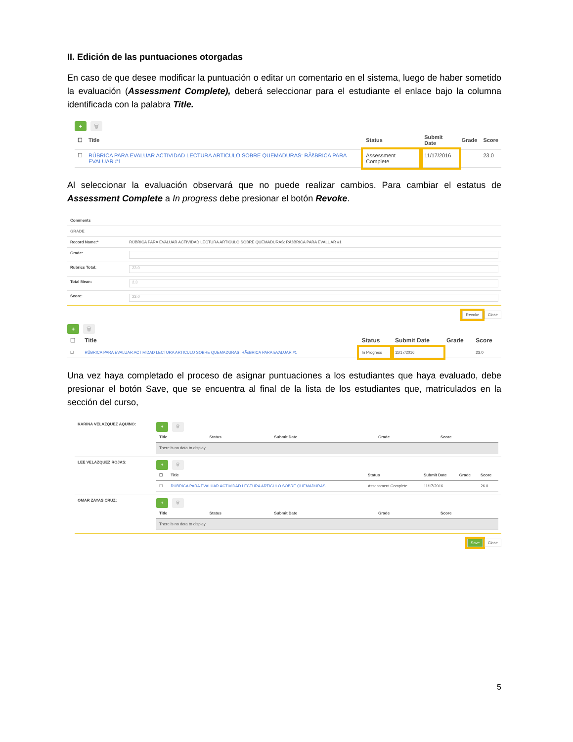II. Edición de las puntuaciones otorgadas
En caso de que desee modificar la puntuación o editar un comentario en el sistema, luego de haber sometido la evaluación (Assessment Complete), deberá seleccionar para el estudiante el enlace bajo la columna identificada con la palabra Title.
+ 🗑
| ☐ | Title | Status | Submit Date | Grade | Score |
| --- | --- | --- | --- | --- | --- |
| ☐ | RÚBRICA PARA EVALUAR ACTIVIDAD LECTURA ARTICULO SOBRE QUEMADURAS: RÃšBRICA PARA EVALUAR #1 | Assessment Complete | 11/17/2016 | | 23.0 |
Al seleccionar la evaluación observará que no puede realizar cambios. Para cambiar el estatus de Assessment Complete a In progress debe presionar el botón Revoke.
| Comments | |
| GRADE | |
| Record Name:* | RÚBRICA PARA EVALUAR ACTIVIDAD LECTURA ARTICULO SOBRE QUEMADURAS: RÃšBRICA PARA EVALUAR #1 |
| Grade: | |
| Rubrics Total: | 23.0 |
| Total Mean: | 2.3 |
| Score: | 23.0 |
Revoke Close
+ 🗑
| ☐ | Title | Status | Submit Date | Grade | Score |
| --- | --- | --- | --- | --- | --- |
| ☐ | RÚBRICA PARA EVALUAR ACTIVIDAD LECTURA ARTICULO SOBRE QUEMADURAS: RÃšBRICA PARA EVALUAR #1 | In Progress | 11/17/2016 | | 23.0 |
Una vez haya completado el proceso de asignar puntuaciones a los estudiantes que haya evaluado, debe presionar el botón Save, que se encuentra al final de la lista de los estudiantes que, matriculados en la sección del curso,
| KARINA VELAZQUEZ AQUINO: | + 🗑 / Title / Status / Submit Date / Grade / Score / / --- / --- / --- / --- / --- / / There is no data to display. / / / / / |
| LEE VELAZQUEZ ROJAS: | + 🗑 / ☐ / Title / Status / Submit Date / Grade / Score / / --- / --- / --- / --- / --- / --- / / ☐ / RÚBRICA PARA EVALUAR ACTIVIDAD LECTURA ARTICULO SOBRE QUEMADURAS / Assessment Complete / 11/17/2016 / / 26.0 / |
| OMAR ZAYAS CRUZ: | + 🗑 / Title / Status / Submit Date / Grade / Score / / --- / --- / --- / --- / --- / / There is no data to display. / / / / / |
Save Close
5